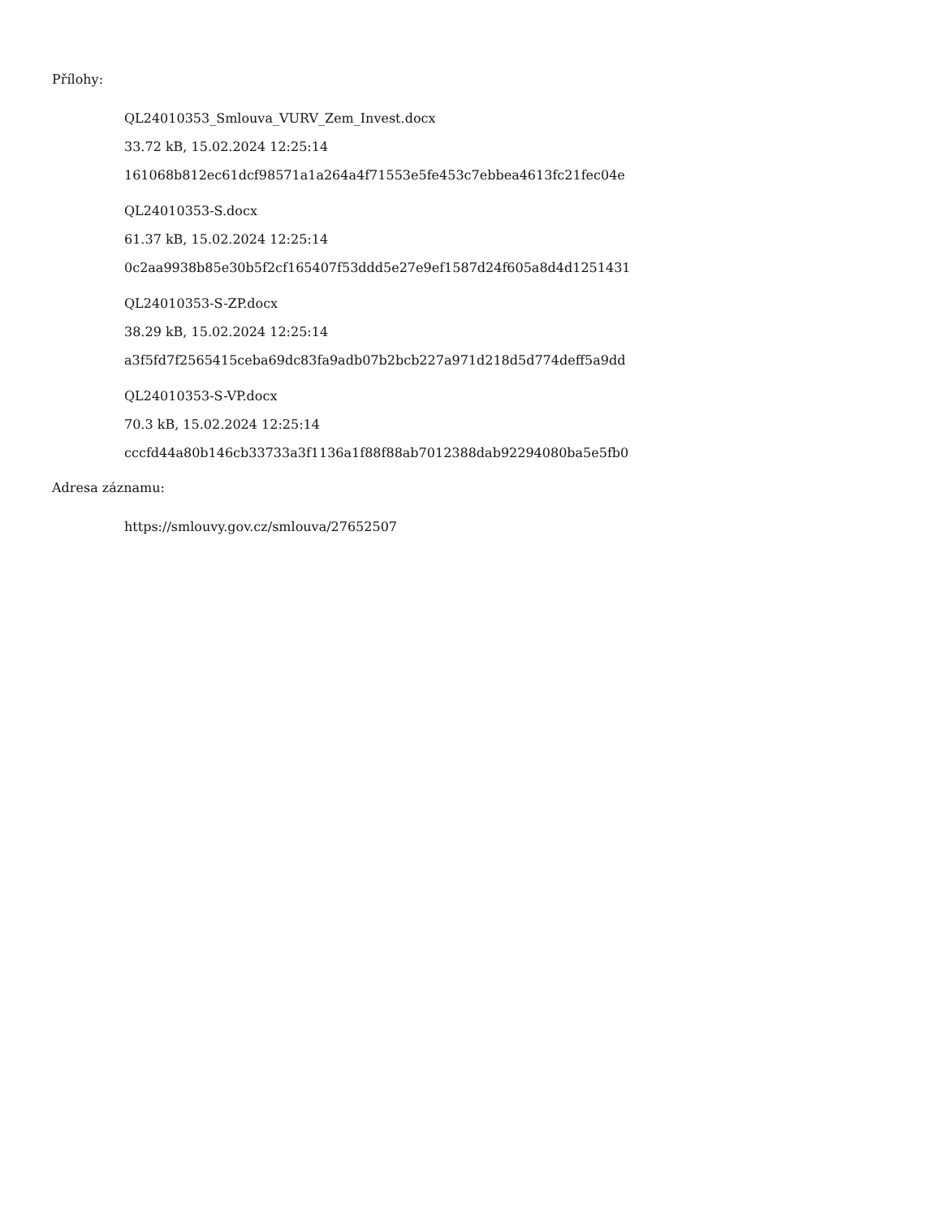Přílohy:
QL24010353_Smlouva_VURV_Zem_Invest.docx
33.72 kB, 15.02.2024 12:25:14
161068b812ec61dcf98571a1a264a4f71553e5fe453c7ebbea4613fc21fec04e
QL24010353-S.docx
61.37 kB, 15.02.2024 12:25:14
0c2aa9938b85e30b5f2cf165407f53ddd5e27e9ef1587d24f605a8d4d1251431
QL24010353-S-ZP.docx
38.29 kB, 15.02.2024 12:25:14
a3f5fd7f2565415ceba69dc83fa9adb07b2bcb227a971d218d5d774deff5a9dd
QL24010353-S-VP.docx
70.3 kB, 15.02.2024 12:25:14
cccfd44a80b146cb33733a3f1136a1f88f88ab7012388dab92294080ba5e5fb0
Adresa záznamu:
https://smlouvy.gov.cz/smlouva/27652507